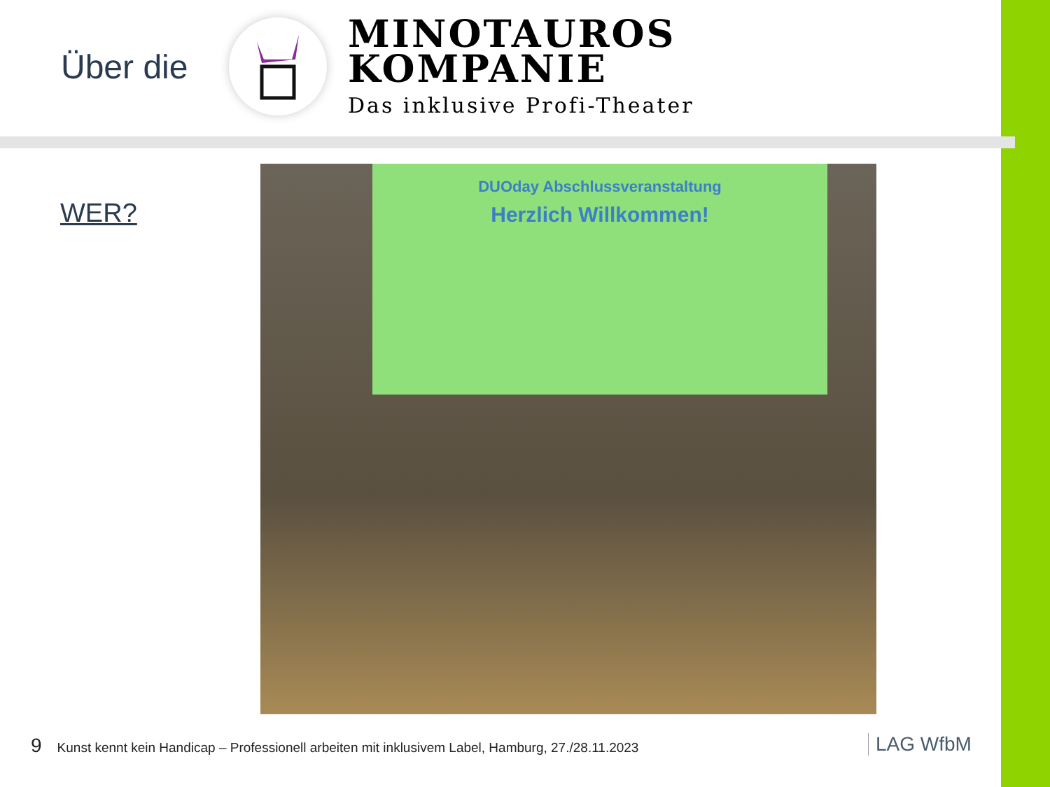Über die
MINOTAUROS
KOMPANIE
Das inklusive Profi-Theater
WER?
DUOday Abschlussveranstaltung
Herzlich Willkommen!
9 Kunst kennt kein Handicap – Professionell arbeiten mit inklusivem Label, Hamburg, 27./28.11.2023
LAG WfbM